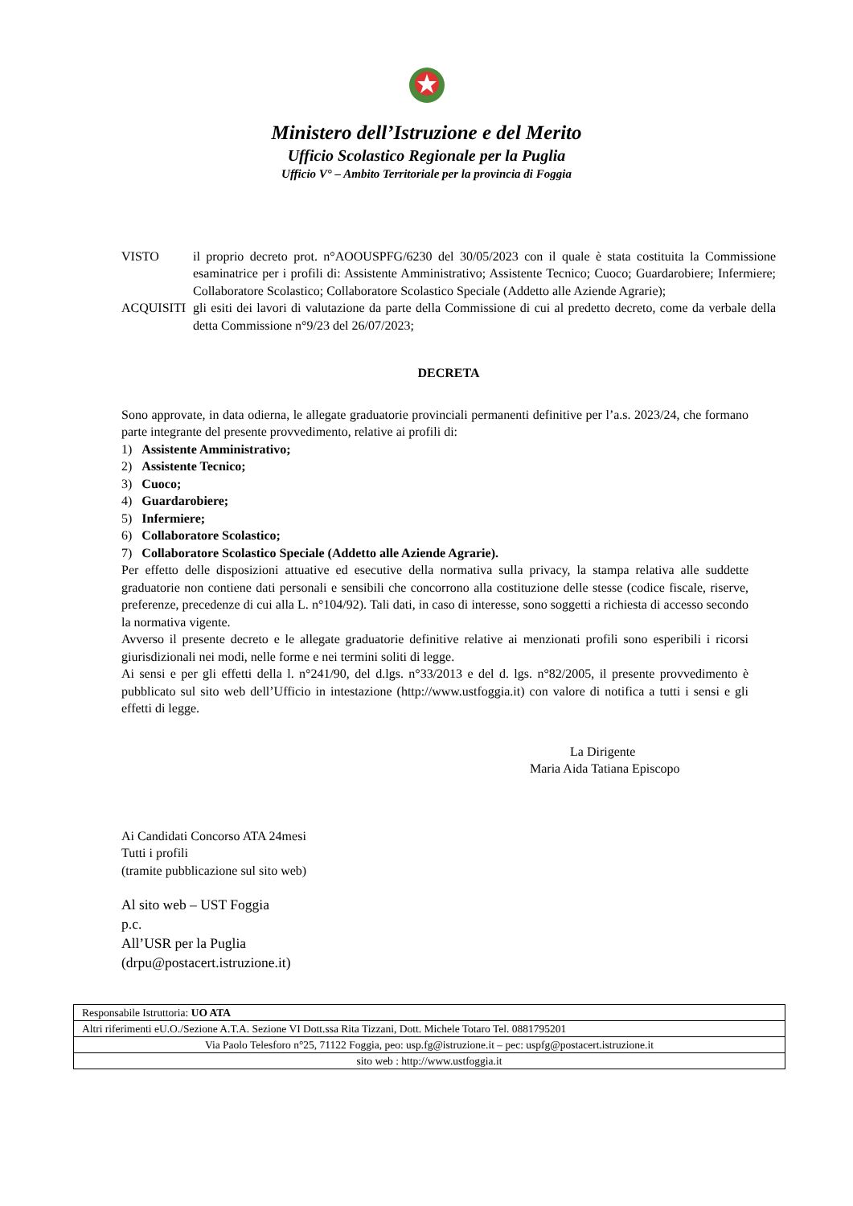Ministero dell’Istruzione e del Merito
Ufficio Scolastico Regionale per la Puglia
Ufficio V° – Ambito Territoriale per la provincia di Foggia
VISTO il proprio decreto prot. n°AOOUSPFG/6230 del 30/05/2023 con il quale è stata costituita la Commissione esaminatrice per i profili di: Assistente Amministrativo; Assistente Tecnico; Cuoco; Guardarobiere; Infermiere; Collaboratore Scolastico; Collaboratore Scolastico Speciale (Addetto alle Aziende Agrarie);
ACQUISITI gli esiti dei lavori di valutazione da parte della Commissione di cui al predetto decreto, come da verbale della detta Commissione n°9/23 del 26/07/2023;
DECRETA
Sono approvate, in data odierna, le allegate graduatorie provinciali permanenti definitive per l’a.s. 2023/24, che formano parte integrante del presente provvedimento, relative ai profili di:
1) Assistente Amministrativo;
2) Assistente Tecnico;
3) Cuoco;
4) Guardarobiere;
5) Infermiere;
6) Collaboratore Scolastico;
7) Collaboratore Scolastico Speciale (Addetto alle Aziende Agrarie).
Per effetto delle disposizioni attuative ed esecutive della normativa sulla privacy, la stampa relativa alle suddette graduatorie non contiene dati personali e sensibili che concorrono alla costituzione delle stesse (codice fiscale, riserve, preferenze, precedenze di cui alla L. n°104/92). Tali dati, in caso di interesse, sono soggetti a richiesta di accesso secondo la normativa vigente.
Avverso il presente decreto e le allegate graduatorie definitive relative ai menzionati profili sono esperibili i ricorsi giurisdizionali nei modi, nelle forme e nei termini soliti di legge.
Ai sensi e per gli effetti della l. n°241/90, del d.lgs. n°33/2013 e del d. lgs. n°82/2005, il presente provvedimento è pubblicato sul sito web dell’Ufficio in intestazione (http://www.ustfoggia.it) con valore di notifica a tutti i sensi e gli effetti di legge.
La Dirigente
Maria Aida Tatiana Episcopo
Ai Candidati Concorso ATA 24mesi
Tutti i profili
(tramite pubblicazione sul sito web)
Al sito web – UST Foggia
p.c.
All’USR per la Puglia
(drpu@postacert.istruzione.it)
| Responsabile Istruttoria: UO ATA |
| Altri riferimenti eU.O./Sezione A.T.A. Sezione VI Dott.ssa Rita Tizzani, Dott. Michele Totaro Tel. 0881795201 |
| Via Paolo Telesforo n°25, 71122 Foggia, peo: usp.fg@istruzione.it – pec: uspfg@postacert.istruzione.it |
| sito web : http://www.ustfoggia.it |